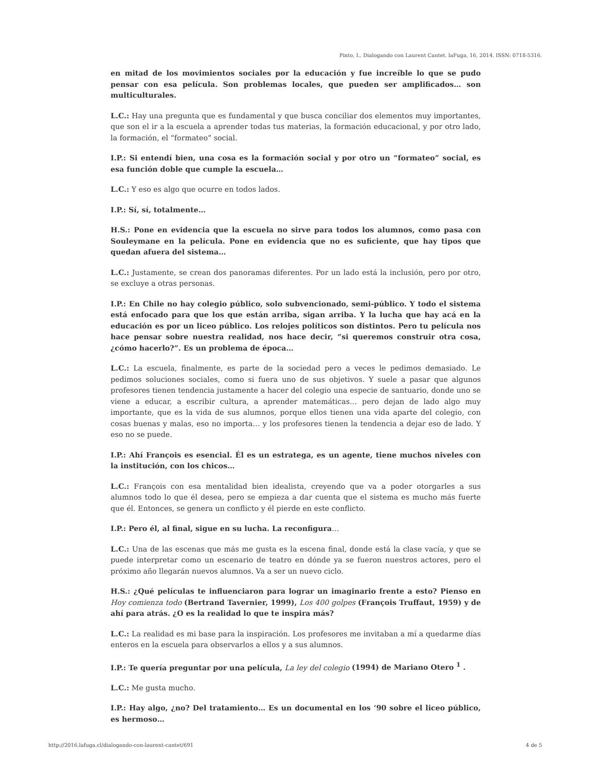Pinto, I.. Dialogando con Laurent Cantet. laFuga, 16, 2014, ISSN: 0718-5316.
en mitad de los movimientos sociales por la educación y fue increíble lo que se pudo pensar con esa película. Son problemas locales, que pueden ser amplificados… son multiculturales.
L.C.: Hay una pregunta que es fundamental y que busca conciliar dos elementos muy importantes, que son el ir a la escuela a aprender todas tus materias, la formación educacional, y por otro lado, la formación, el “formateo” social.
I.P.: Si entendí bien, una cosa es la formación social y por otro un “formateo” social, es esa función doble que cumple la escuela…
L.C.: Y eso es algo que ocurre en todos lados.
I.P.: Sí, sí, totalmente…
H.S.: Pone en evidencia que la escuela no sirve para todos los alumnos, como pasa con Souleymane en la película. Pone en evidencia que no es suficiente, que hay tipos que quedan afuera del sistema…
L.C.: Justamente, se crean dos panoramas diferentes. Por un lado está la inclusión, pero por otro, se excluye a otras personas.
I.P.: En Chile no hay colegio público, solo subvencionado, semi-público. Y todo el sistema está enfocado para que los que están arriba, sigan arriba. Y la lucha que hay acá en la educación es por un liceo público. Los relojes políticos son distintos. Pero tu película nos hace pensar sobre nuestra realidad, nos hace decir, “si queremos construir otra cosa, ¿cómo hacerlo?”. Es un problema de época…
L.C.: La escuela, finalmente, es parte de la sociedad pero a veces le pedimos demasiado. Le pedimos soluciones sociales, como si fuera uno de sus objetivos. Y suele a pasar que algunos profesores tienen tendencia justamente a hacer del colegio una especie de santuario, donde uno se viene a educar, a escribir cultura, a aprender matemáticas… pero dejan de lado algo muy importante, que es la vida de sus alumnos, porque ellos tienen una vida aparte del colegio, con cosas buenas y malas, eso no importa… y los profesores tienen la tendencia a dejar eso de lado. Y eso no se puede.
I.P.: Ahí François es esencial. Él es un estratega, es un agente, tiene muchos niveles con la institución, con los chicos…
L.C.: François con esa mentalidad bien idealista, creyendo que va a poder otorgarles a sus alumnos todo lo que él desea, pero se empieza a dar cuenta que el sistema es mucho más fuerte que él. Entonces, se genera un conflicto y él pierde en este conflicto.
I.P.: Pero él, al final, sigue en su lucha. La reconfigura…
L.C.: Una de las escenas que más me gusta es la escena final, donde está la clase vacía, y que se puede interpretar como un escenario de teatro en dónde ya se fueron nuestros actores, pero el próximo año llegarán nuevos alumnos. Va a ser un nuevo ciclo.
H.S.: ¿Qué películas te influenciaron para lograr un imaginario frente a esto? Pienso en Hoy comienza todo (Bertrand Tavernier, 1999), Los 400 golpes (François Truffaut, 1959) y de ahí para atrás. ¿O es la realidad lo que te inspira más?
L.C.: La realidad es mi base para la inspiración. Los profesores me invitaban a mí a quedarme días enteros en la escuela para observarlos a ellos y a sus alumnos.
I.P.: Te quería preguntar por una película, La ley del colegio (1994) de Mariano Otero <sup>1</sup> .
L.C.: Me gusta mucho.
I.P.: Hay algo, ¿no? Del tratamiento… Es un documental en los ‘90 sobre el liceo público, es hermoso…
http://2016.lafuga.cl/dialogando-con-laurent-cantet/691 4 de 5